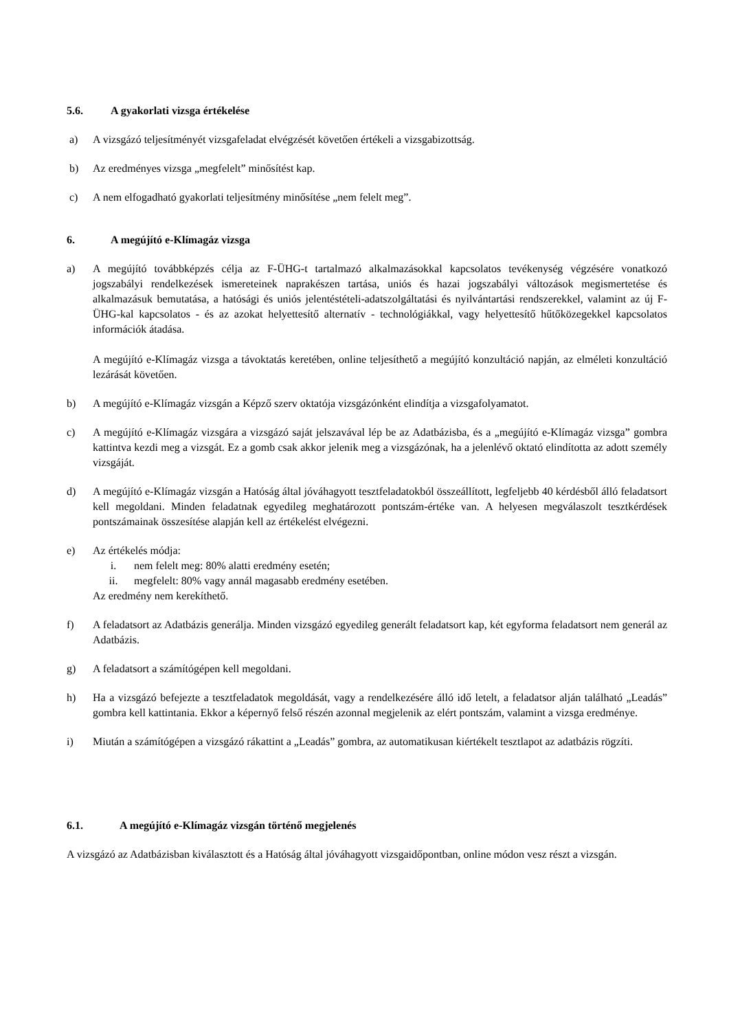5.6. A gyakorlati vizsga értékelése
a) A vizsgázó teljesítményét vizsgafeladat elvégzését követően értékeli a vizsgabizottság.
b) Az eredményes vizsga „megfelelt” minősítést kap.
c) A nem elfogadható gyakorlati teljesítmény minősítése „nem felelt meg”.
6. A megújító e-Klímagáz vizsga
a) A megújító továbbképzés célja az F-ÜHG-t tartalmazó alkalmazásokkal kapcsolatos tevékenység végzésére vonatkozó jogszabályi rendelkezések ismereteinek naprakészen tartása, uniós és hazai jogszabályi változások megismertetése és alkalmazásuk bemutatása, a hatósági és uniós jelentéstételi-adatszolgáltatási és nyilvántartási rendszerekkel, valamint az új F-ÜHG-kal kapcsolatos - és az azokat helyettesítő alternatív - technológiákkal, vagy helyettesítő hűtőközegekkel kapcsolatos információk átadása.
A megújító e-Klímagáz vizsga a távoktatás keretében, online teljesíthető a megújító konzultáció napján, az elméleti konzultáció lezárását követően.
b) A megújító e-Klímagáz vizsgán a Képző szerv oktatója vizsgázónként elindítja a vizsgafolyamatot.
c) A megújító e-Klímagáz vizsgára a vizsgázó saját jelszavával lép be az Adatbázisba, és a „megújító e-Klímagáz vizsga” gombra kattintva kezdi meg a vizsgát. Ez a gomb csak akkor jelenik meg a vizsgázónak, ha a jelenlévő oktató elindította az adott személy vizsgáját.
d) A megújító e-Klímagáz vizsgán a Hatóság által jóváhagyott tesztfeladatokból összeállított, legfeljebb 40 kérdésből álló feladatsort kell megoldani. Minden feladatnak egyedileg meghatározott pontszám-értéke van. A helyesen megválaszolt tesztkérdések pontszámainak összesítése alapján kell az értékelést elvégezni.
e) Az értékelés módja:
i. nem felelt meg: 80% alatti eredmény esetén;
ii. megfelelt: 80% vagy annál magasabb eredmény esetében.
Az eredmény nem kerekíthető.
f) A feladatsort az Adatbázis generálja. Minden vizsgázó egyedileg generált feladatsort kap, két egyforma feladatsort nem generál az Adatbázis.
g) A feladatsort a számítógépen kell megoldani.
h) Ha a vizsgázó befejezte a tesztfeladatok megoldását, vagy a rendelkezésére álló idő letelt, a feladatsor alján található „Leadás” gombra kell kattintania. Ekkor a képernyő felső részén azonnal megjelenik az elért pontszám, valamint a vizsga eredménye.
i) Miután a számítógépen a vizsgázó rákattint a „Leadás” gombra, az automatikusan kiértékelt tesztlapot az adatbázis rögzíti.
6.1. A megújító e-Klímagáz vizsgán történő megjelenés
A vizsgázó az Adatbázisban kiválasztott és a Hatóság által jóváhagyott vizsgaidőpontban, online módon vesz részt a vizsgán.